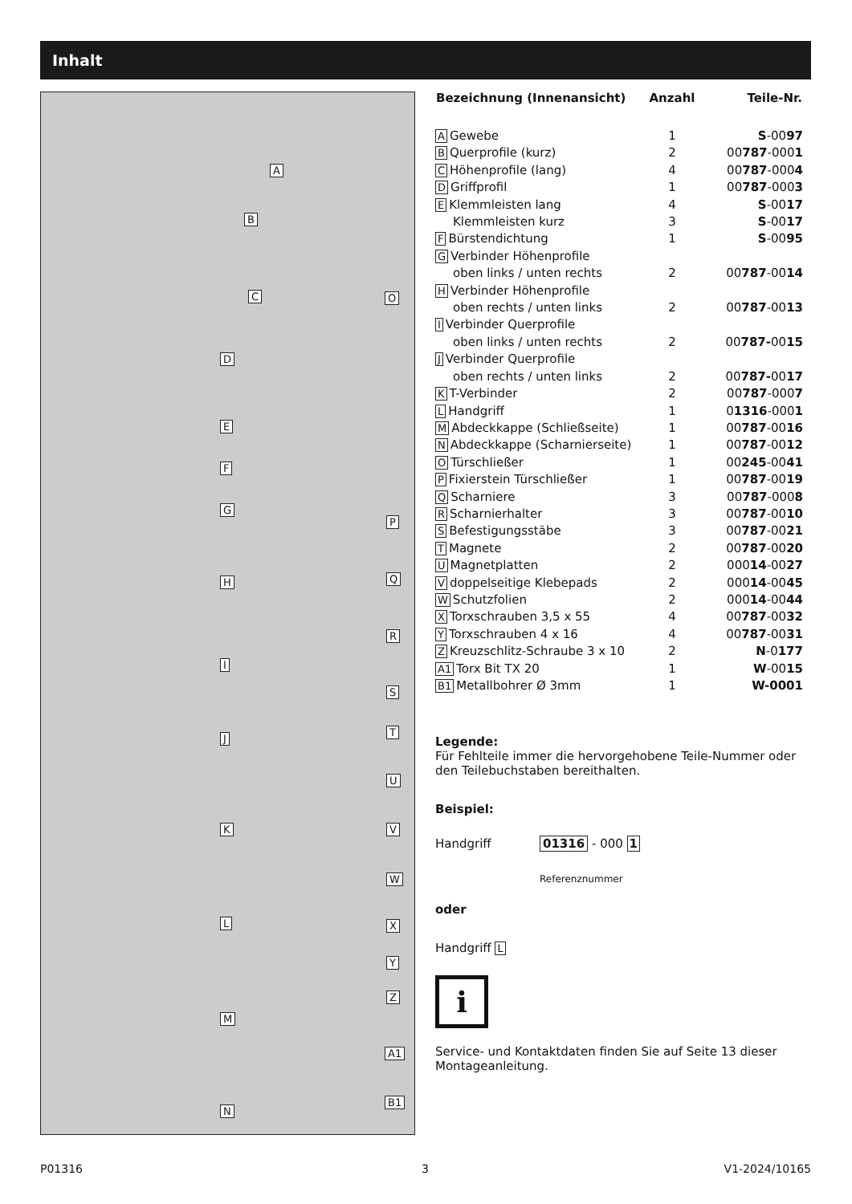Inhalt
A
B
C O
D
E
F
G
P
H Q
R
I
S
T
J
U
K V
W
L X
Y
Z
M
A1
B1
N
| Bezeichnung (Innenansicht) | Anzahl | Teile-Nr. |
| --- | --- | --- |
| A Gewebe | 1 | S -00 97 |
| B Querprofile (kurz) | 2 | 00 787 -000 1 |
| C Höhenprofile (lang) | 4 | 00 787 -000 4 |
| D Griffprofil | 1 | 00 787 -000 3 |
| E Klemmleisten lang | 4 | S -00 17 |
| Klemmleisten kurz | 3 | S -00 17 |
| F Bürstendichtung | 1 | S -00 95 |
| G Verbinder Höhenprofile | | |
| oben links / unten rechts | 2 | 00 787 -00 14 |
| H Verbinder Höhenprofile | | |
| oben rechts / unten links | 2 | 00 787 -00 13 |
| I Verbinder Querprofile | | |
| oben links / unten rechts | 2 | 00 787- 00 15 |
| J Verbinder Querprofile | | |
| oben rechts / unten links | 2 | 00 787- 00 17 |
| K T-Verbinder | 2 | 00 787 -000 7 |
| L Handgriff | 1 | 0 1316 -000 1 |
| M Abdeckkappe (Schließseite) | 1 | 00 787 -00 16 |
| N Abdeckkappe (Scharnierseite) | 1 | 00 787 -00 12 |
| O Türschließer | 1 | 00 245 -00 41 |
| P Fixierstein Türschließer | 1 | 00 787 -00 19 |
| Q Scharniere | 3 | 00 787 -000 8 |
| R Scharnierhalter | 3 | 00 787 -00 10 |
| S Befestigungsstäbe | 3 | 00 787 -00 21 |
| T Magnete | 2 | 00 787 -00 20 |
| U Magnetplatten | 2 | 000 14 -00 27 |
| V doppelseitige Klebepads | 2 | 000 14 -00 45 |
| W Schutzfolien | 2 | 000 14 -00 44 |
| X Torxschrauben 3,5 x 55 | 4 | 00 787 -00 32 |
| Y Torxschrauben 4 x 16 | 4 | 00 787 -00 31 |
| Z Kreuzschlitz-Schraube 3 x 10 | 2 | N -0 177 |
| A1 Torx Bit TX 20 | 1 | W -00 15 |
| B1 Metallbohrer Ø 3mm | 1 | W-0001 |
Legende:
Für Fehlteile immer die hervorgehobene Teile-Nummer oder den Teilebuchstaben bereithalten.
Beispiel:
Handgriff 01316 - 000 1
Referenznummer
oder
Handgriff L
i
Service- und Kontaktdaten finden Sie auf Seite 13 dieser Montageanleitung.
P01316 3 V1-2024/10165